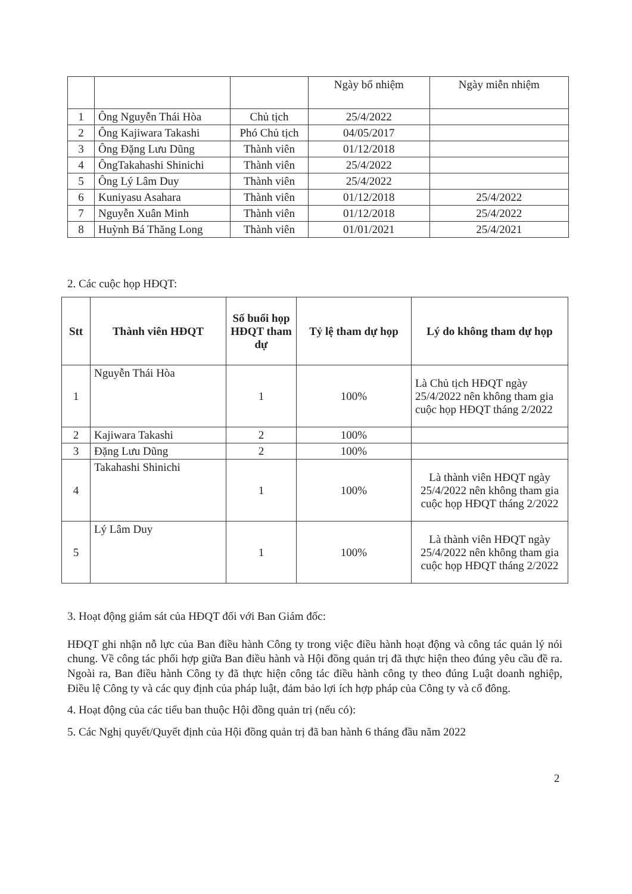| | | | Ngày bổ nhiệm | Ngày miễn nhiệm |
| 1 | Ông Nguyễn Thái Hòa | Chủ tịch | 25/4/2022 | |
| 2 | Ông Kajiwara Takashi | Phó Chủ tịch | 04/05/2017 | |
| 3 | Ông Đặng Lưu Dũng | Thành viên | 01/12/2018 | |
| 4 | ÔngTakahashi Shinichi | Thành viên | 25/4/2022 | |
| 5 | Ông Lý Lâm Duy | Thành viên | 25/4/2022 | |
| 6 | Kuniyasu Asahara | Thành viên | 01/12/2018 | 25/4/2022 |
| 7 | Nguyễn Xuân Minh | Thành viên | 01/12/2018 | 25/4/2022 |
| 8 | Huỳnh Bá Thăng Long | Thành viên | 01/01/2021 | 25/4/2021 |
2. Các cuộc họp HĐQT:
| Stt | Thành viên HĐQT | Số buổi họp HĐQT tham dự | Tỷ lệ tham dự họp | Lý do không tham dự họp |
| --- | --- | --- | --- | --- |
| 1 | Nguyễn Thái Hòa | 1 | 100% | Là Chủ tịch HĐQT ngày 25/4/2022 nên không tham gia cuộc họp HĐQT tháng 2/2022 |
| 2 | Kajiwara Takashi | 2 | 100% | |
| 3 | Đặng Lưu Dũng | 2 | 100% | |
| 4 | Takahashi Shinichi | 1 | 100% | Là thành viên HĐQT ngày 25/4/2022 nên không tham gia cuộc họp HĐQT tháng 2/2022 |
| 5 | Lý Lâm Duy | 1 | 100% | Là thành viên HĐQT ngày 25/4/2022 nên không tham gia cuộc họp HĐQT tháng 2/2022 |
3. Hoạt động giám sát của HĐQT đối với Ban Giám đốc:
HĐQT ghi nhận nỗ lực của Ban điều hành Công ty trong việc điều hành hoạt động và công tác quản lý nói chung. Về công tác phối hợp giữa Ban điều hành và Hội đồng quản trị đã thực hiện theo đúng yêu cầu đề ra. Ngoài ra, Ban điều hành Công ty đã thực hiện công tác điều hành công ty theo đúng Luật doanh nghiệp, Điều lệ Công ty và các quy định của pháp luật, đảm bảo lợi ích hợp pháp của Công ty và cổ đông.
4. Hoạt động của các tiểu ban thuộc Hội đồng quản trị (nếu có):
5. Các Nghị quyết/Quyết định của Hội đồng quản trị đã ban hành 6 tháng đầu năm 2022
2